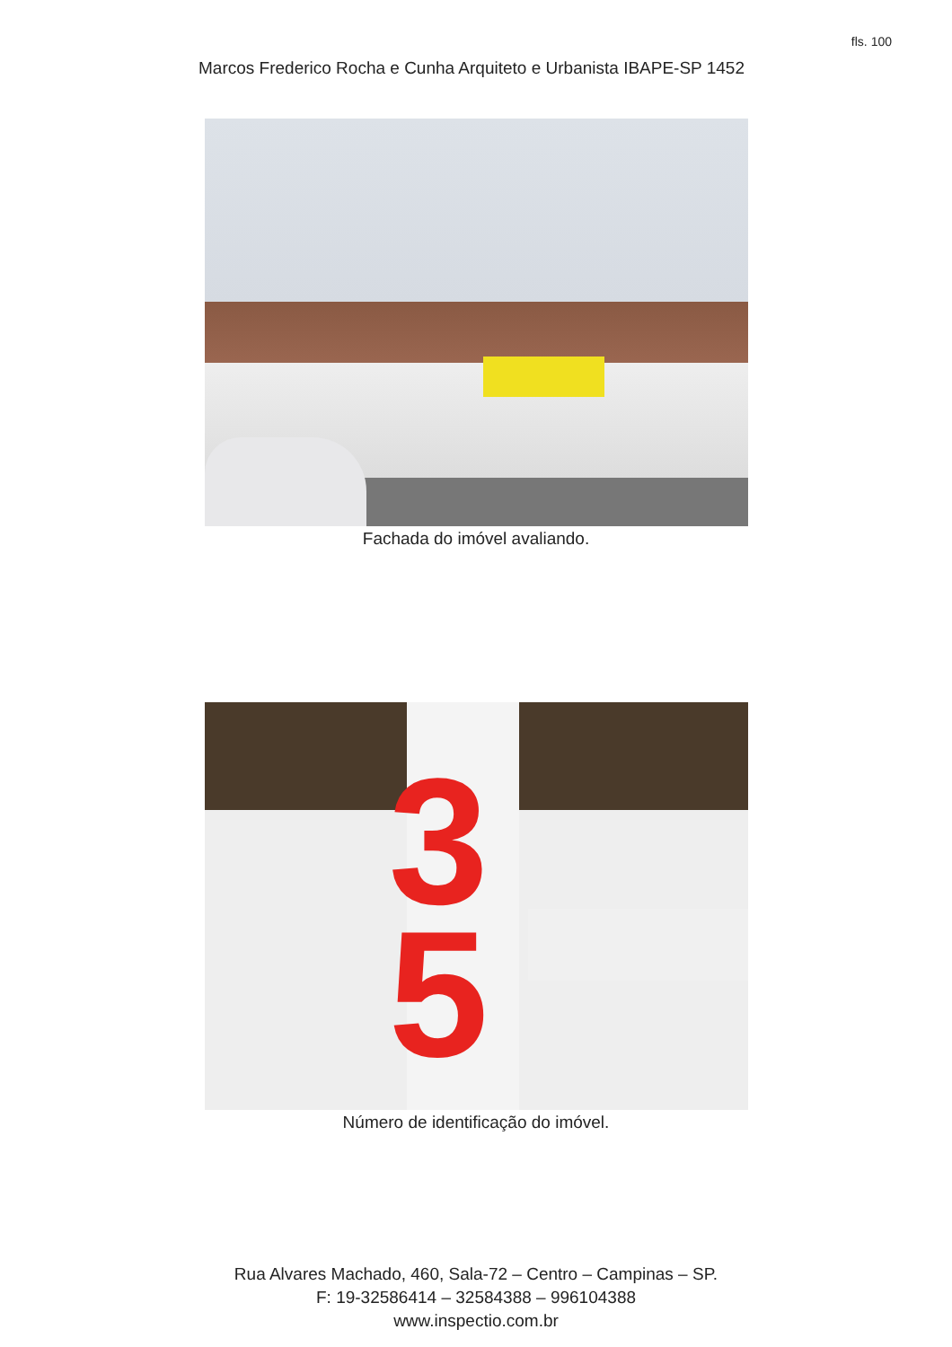fls. 100
Marcos Frederico Rocha e Cunha Arquiteto e Urbanista IBAPE-SP 1452
Fachada do imóvel avaliando.
3
5
Número de identificação do imóvel.
Rua Alvares Machado, 460, Sala-72 – Centro – Campinas – SP.
F: 19-32586414 – 32584388 – 996104388
www.inspectio.com.br